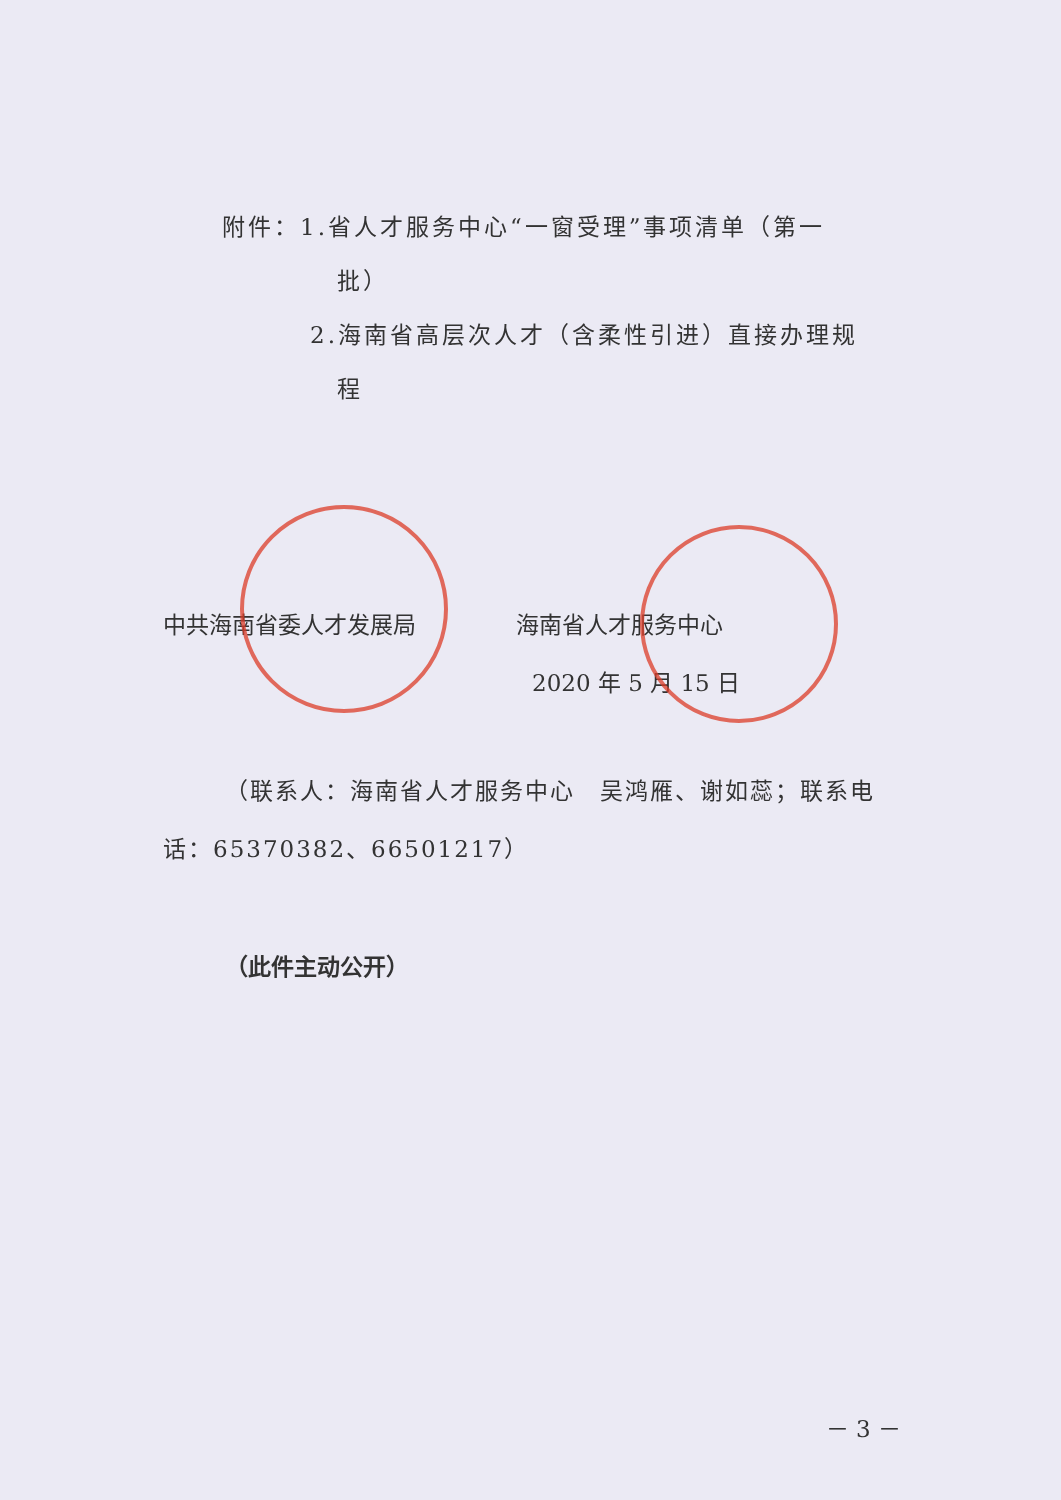附件：1.省人才服务中心“一窗受理”事项清单（第一
批）
2.海南省高层次人才（含柔性引进）直接办理规
程
中共海南省委人才发展局 海南省人才服务中心
2020 年 5 月 15 日
（联系人：海南省人才服务中心　吴鸿雁、谢如蕊；联系电话：65370382、66501217）
（此件主动公开）
－ 3 －